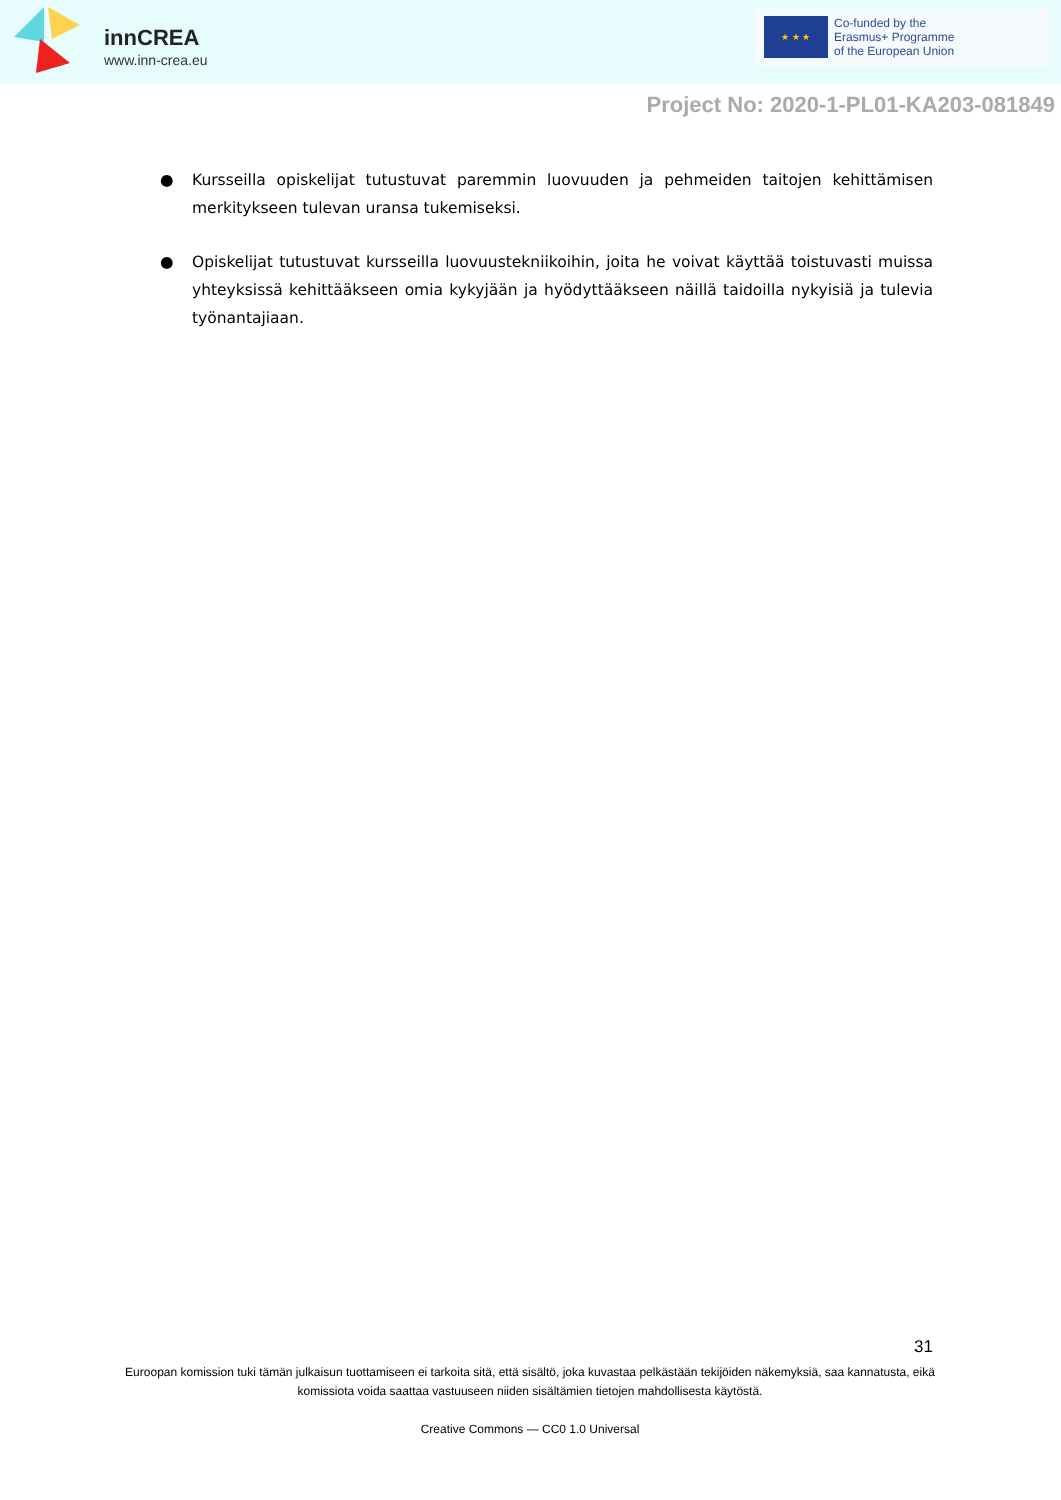innCREA
www.inn-crea.eu
★ ★ ★
Co-funded by the
Erasmus+ Programme
of the European Union
Project No: 2020-1-PL01-KA203-081849
● Kursseilla opiskelijat tutustuvat paremmin luovuuden ja pehmeiden taitojen kehittämisen merkitykseen tulevan uransa tukemiseksi.
● Opiskelijat tutustuvat kursseilla luovuustekniikoihin, joita he voivat käyttää toistuvasti muissa yhteyksissä kehittääkseen omia kykyjään ja hyödyttääkseen näillä taidoilla nykyisiä ja tulevia työnantajiaan.
31
Euroopan komission tuki tämän julkaisun tuottamiseen ei tarkoita sitä, että sisältö, joka kuvastaa pelkästään tekijöiden näkemyksiä, saa kannatusta, eikä komissiota voida saattaa vastuuseen niiden sisältämien tietojen mahdollisesta käytöstä.
Creative Commons — CC0 1.0 Universal